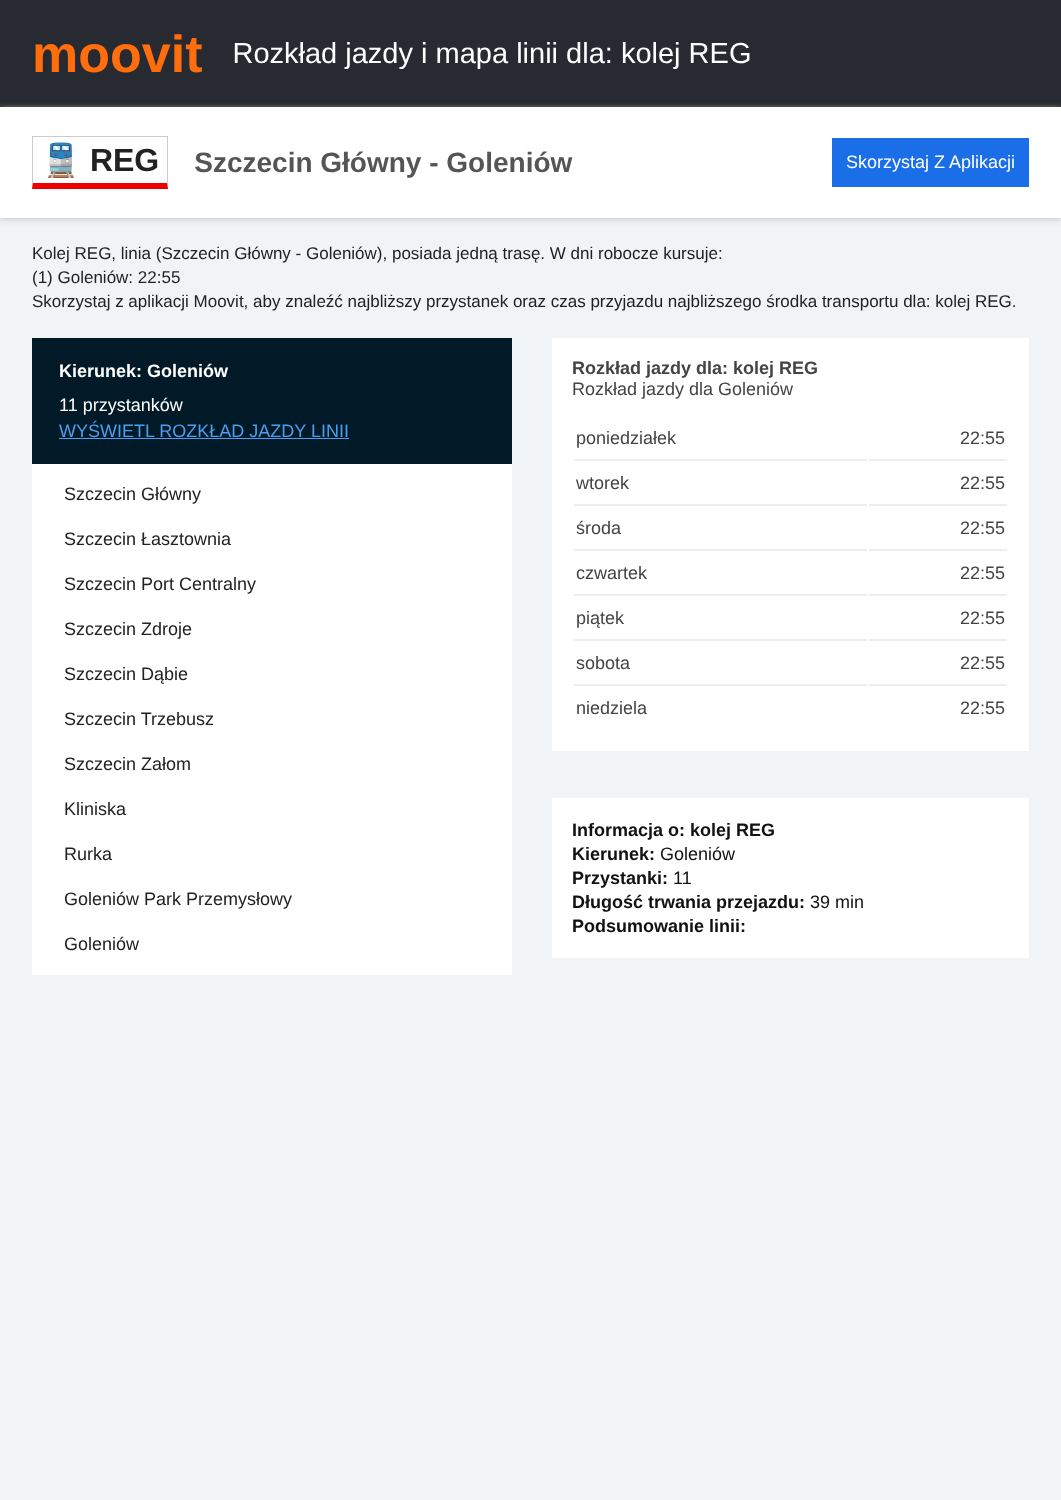moovit
Rozkład jazdy i mapa linii dla: kolej REG
🚆 REG
Szczecin Główny - Goleniów
Skorzystaj Z Aplikacji
Kolej REG, linia (Szczecin Główny - Goleniów), posiada jedną trasę. W dni robocze kursuje:
(1) Goleniów: 22:55
Skorzystaj z aplikacji Moovit, aby znaleźć najbliższy przystanek oraz czas przyjazdu najbliższego środka transportu dla: kolej REG.
Kierunek: Goleniów
11 przystanków
WYŚWIETL ROZKŁAD JAZDY LINII
Szczecin Główny
Szczecin Łasztownia
Szczecin Port Centralny
Szczecin Zdroje
Szczecin Dąbie
Szczecin Trzebusz
Szczecin Załom
Kliniska
Rurka
Goleniów Park Przemysłowy
Goleniów
Rozkład jazdy dla: kolej REG
Rozkład jazdy dla Goleniów
| poniedziałek | 22:55 |
| wtorek | 22:55 |
| środa | 22:55 |
| czwartek | 22:55 |
| piątek | 22:55 |
| sobota | 22:55 |
| niedziela | 22:55 |
Informacja o: kolej REG
Kierunek: Goleniów
Przystanki: 11
Długość trwania przejazdu: 39 min
Podsumowanie linii: